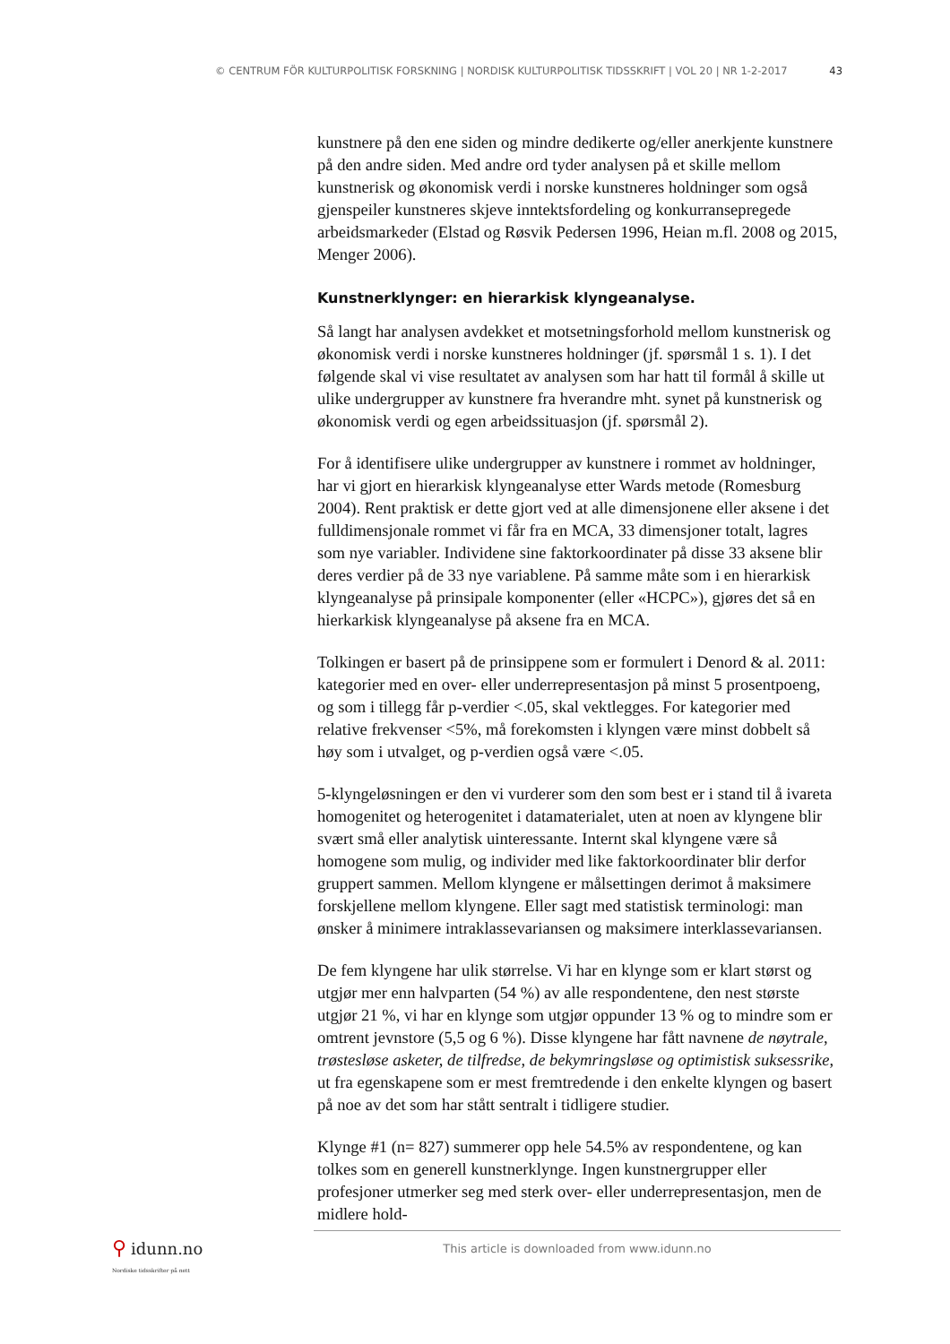© CENTRUM FÖR KULTURPOLITISK FORSKNING | NORDISK KULTURPOLITISK TIDSSKRIFT | VOL 20 | NR 1-2-2017 43
kunstnere på den ene siden og mindre dedikerte og/eller anerkjente kunstnere på den andre siden. Med andre ord tyder analysen på et skille mellom kunstnerisk og økonomisk verdi i norske kunstneres holdninger som også gjenspeiler kunstneres skjeve inntektsfordeling og konkurransepregede arbeidsmarkeder (Elstad og Røsvik Pedersen 1996, Heian m.fl. 2008 og 2015, Menger 2006).
Kunstnerklynger: en hierarkisk klyngeanalyse.
Så langt har analysen avdekket et motsetningsforhold mellom kunstnerisk og økonomisk verdi i norske kunstneres holdninger (jf. spørsmål 1 s. 1). I det følgende skal vi vise resultatet av analysen som har hatt til formål å skille ut ulike undergrupper av kunstnere fra hverandre mht. synet på kunstnerisk og økonomisk verdi og egen arbeidssituasjon (jf. spørsmål 2).
For å identifisere ulike undergrupper av kunstnere i rommet av holdninger, har vi gjort en hierarkisk klyngeanalyse etter Wards metode (Romesburg 2004). Rent praktisk er dette gjort ved at alle dimensjonene eller aksene i det fulldimensjonale rommet vi får fra en MCA, 33 dimensjoner totalt, lagres som nye variabler. Individene sine faktorkoordinater på disse 33 aksene blir deres verdier på de 33 nye variablene. På samme måte som i en hierarkisk klyngeanalyse på prinsipale komponenter (eller «HCPC»), gjøres det så en hierkarkisk klyngeanalyse på aksene fra en MCA.
Tolkingen er basert på de prinsippene som er formulert i Denord & al. 2011: kategorier med en over- eller underrepresentasjon på minst 5 prosentpoeng, og som i tillegg får p-verdier <.05, skal vektlegges. For kategorier med relative frekvenser <5%, må forekomsten i klyngen være minst dobbelt så høy som i utvalget, og p-verdien også være <.05.
5-klyngeløsningen er den vi vurderer som den som best er i stand til å ivareta homogenitet og heterogenitet i datamaterialet, uten at noen av klyngene blir svært små eller analytisk uinteressante. Internt skal klyngene være så homogene som mulig, og individer med like faktorkoordinater blir derfor gruppert sammen. Mellom klyngene er målsettingen derimot å maksimere forskjellene mellom klyngene. Eller sagt med statistisk terminologi: man ønsker å minimere intraklassevariansen og maksimere interklassevariansen.
De fem klyngene har ulik størrelse. Vi har en klynge som er klart størst og utgjør mer enn halvparten (54 %) av alle respondentene, den nest største utgjør 21 %, vi har en klynge som utgjør oppunder 13 % og to mindre som er omtrent jevnstore (5,5 og 6 %). Disse klyngene har fått navnene de nøytrale, trøstesløse asketer, de tilfredse, de bekymringsløse og optimistisk suksessrike, ut fra egenskapene som er mest fremtredende i den enkelte klyngen og basert på noe av det som har stått sentralt i tidligere studier.
Klynge #1 (n= 827) summerer opp hele 54.5% av respondentene, og kan tolkes som en generell kunstnerklynge. Ingen kunstnergrupper eller profesjoner utmerker seg med sterk over- eller underrepresentasjon, men de midlere hold-
⚲ idunn.no
Nordiske tidsskrifter på nett
This article is downloaded from www.idunn.no